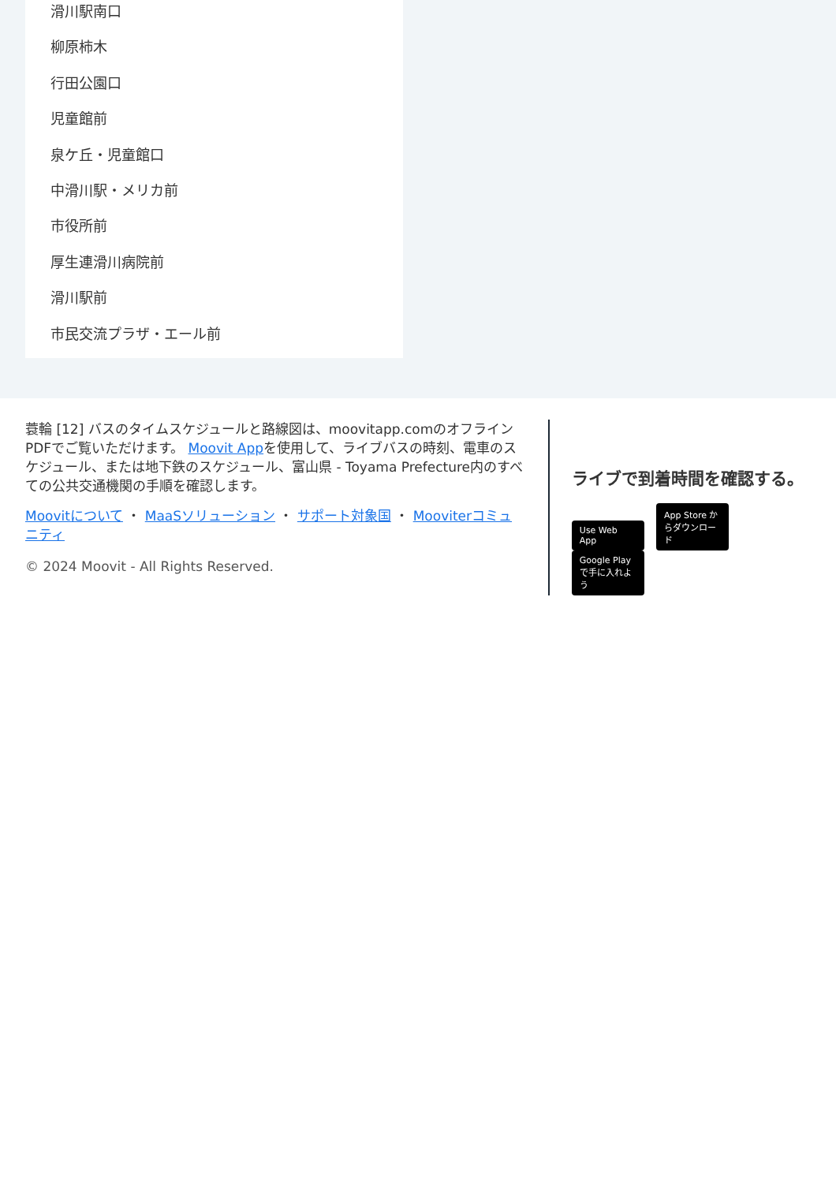滑川駅南口
柳原柿木
行田公園口
児童館前
泉ケ丘・児童館口
中滑川駅・メリカ前
市役所前
厚生連滑川病院前
滑川駅前
市民交流プラザ・エール前
蓑輪 [12] バスのタイムスケジュールと路線図は、moovitapp.comのオフラインPDFでご覧いただけます。 Moovit Appを使用して、ライブバスの時刻、電車のスケジュール、または地下鉄のスケジュール、富山県 - Toyama Prefecture内のすべての公共交通機関の手順を確認します。
Moovitについて ・ MaaSソリューション ・ サポート対象国 ・ Mooviterコミュニティ
© 2024 Moovit - All Rights Reserved.
ライブで到着時間を確認する。
Use Web App App Store からダウンロード Google Play で手に入れよう